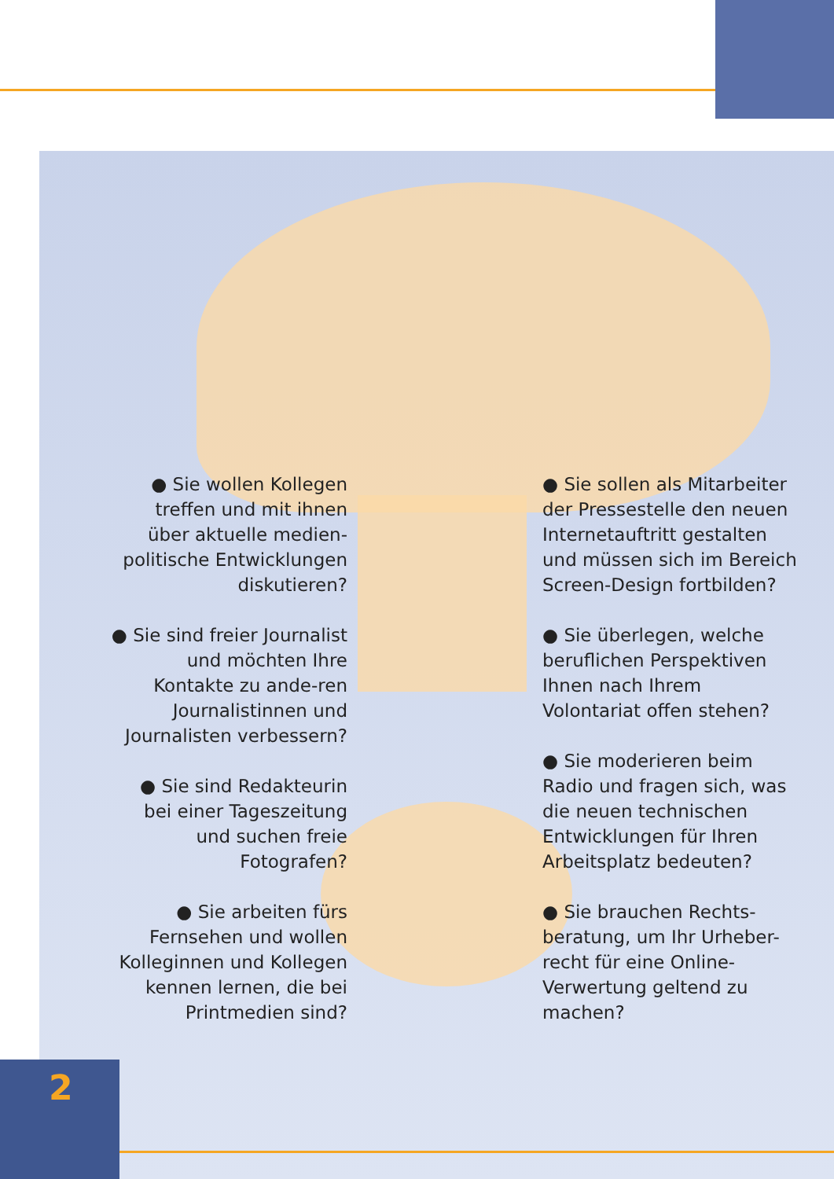2
● Sie wollen Kollegen treffen und mit ihnen über aktuelle medien-politische Entwicklungen diskutieren?
● Sie sind freier Journalist und möchten Ihre Kontakte zu ande-ren Journalistinnen und Journalisten verbessern?
● Sie sind Redakteurin bei einer Tageszeitung und suchen freie Fotografen?
● Sie arbeiten fürs Fernsehen und wollen Kolleginnen und Kollegen kennen lernen, die bei Printmedien sind?
● Sie sollen als Mitarbeiter der Pressestelle den neuen Internetauftritt gestalten und müssen sich im Bereich Screen-Design fortbilden?
● Sie überlegen, welche beruflichen Perspektiven Ihnen nach Ihrem Volontariat offen stehen?
● Sie moderieren beim Radio und fragen sich, was die neuen technischen Entwicklungen für Ihren Arbeitsplatz bedeuten?
● Sie brauchen Rechts-beratung, um Ihr Urheber-recht für eine Online-Verwertung geltend zu machen?